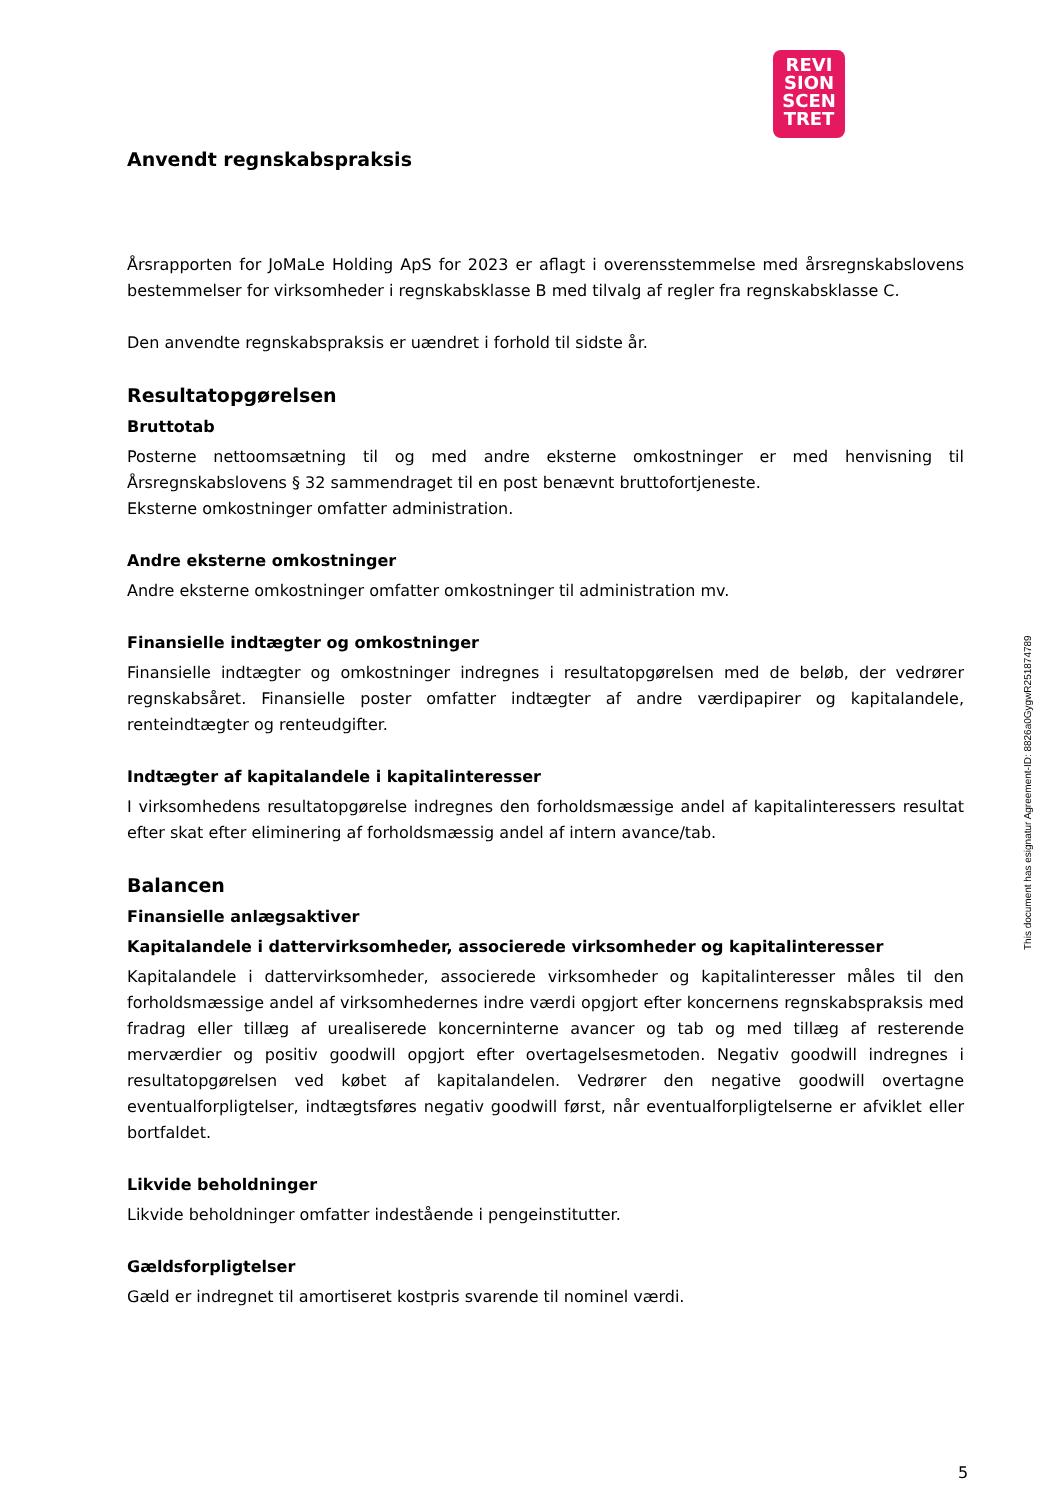REVI
SION
SCEN
TRET
Anvendt regnskabspraksis
Årsrapporten for JoMaLe Holding ApS for 2023 er aflagt i overensstemmelse med årsregnskabslovens bestemmelser for virksomheder i regnskabsklasse B med tilvalg af regler fra regnskabsklasse C.
Den anvendte regnskabspraksis er uændret i forhold til sidste år.
Resultatopgørelsen
Bruttotab
Posterne nettoomsætning til og med andre eksterne omkostninger er med henvisning til Årsregnskabslovens § 32 sammendraget til en post benævnt bruttofortjeneste.
Eksterne omkostninger omfatter administration.
Andre eksterne omkostninger
Andre eksterne omkostninger omfatter omkostninger til administration mv.
Finansielle indtægter og omkostninger
Finansielle indtægter og omkostninger indregnes i resultatopgørelsen med de beløb, der vedrører regnskabsåret. Finansielle poster omfatter indtægter af andre værdipapirer og kapitalandele, renteindtægter og renteudgifter.
Indtægter af kapitalandele i kapitalinteresser
I virksomhedens resultatopgørelse indregnes den forholdsmæssige andel af kapitalinteressers resultat efter skat efter eliminering af forholdsmæssig andel af intern avance/tab.
Balancen
Finansielle anlægsaktiver
Kapitalandele i dattervirksomheder, associerede virksomheder og kapitalinteresser
Kapitalandele i dattervirksomheder, associerede virksomheder og kapitalinteresser måles til den forholdsmæssige andel af virksomhedernes indre værdi opgjort efter koncernens regnskabspraksis med fradrag eller tillæg af urealiserede koncerninterne avancer og tab og med tillæg af resterende merværdier og positiv goodwill opgjort efter overtagelsesmetoden. Negativ goodwill indregnes i resultatopgørelsen ved købet af kapitalandelen. Vedrører den negative goodwill overtagne eventualforpligtelser, indtægtsføres negativ goodwill først, når eventualforpligtelserne er afviklet eller bortfaldet.
Likvide beholdninger
Likvide beholdninger omfatter indestående i pengeinstitutter.
Gældsforpligtelser
Gæld er indregnet til amortiseret kostpris svarende til nominel værdi.
This document has esignatur Agreement-ID: 8826a0GygwR251874789
5